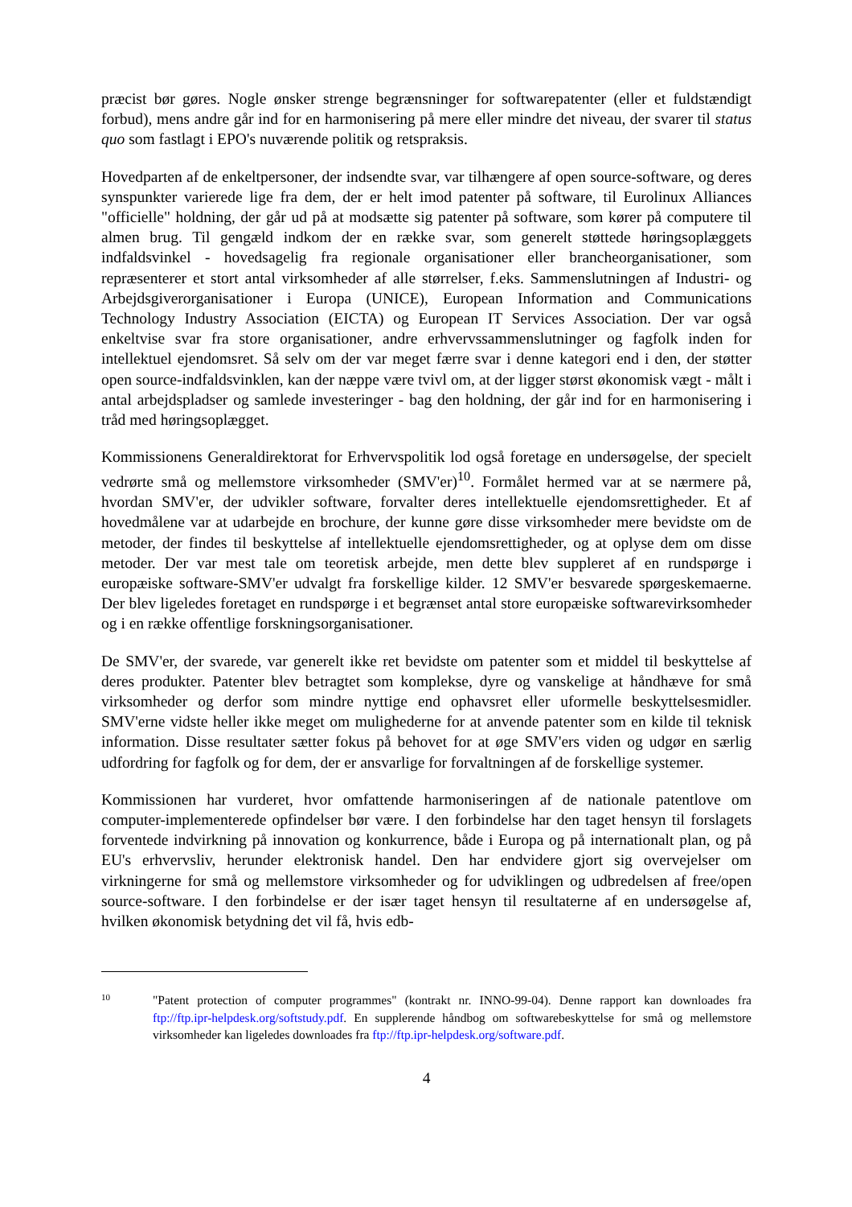præcist bør gøres. Nogle ønsker strenge begrænsninger for softwarepatenter (eller et fuldstændigt forbud), mens andre går ind for en harmonisering på mere eller mindre det niveau, der svarer til status quo som fastlagt i EPO's nuværende politik og retspraksis.
Hovedparten af de enkeltpersoner, der indsendte svar, var tilhængere af open source-software, og deres synspunkter varierede lige fra dem, der er helt imod patenter på software, til Eurolinux Alliances "officielle" holdning, der går ud på at modsætte sig patenter på software, som kører på computere til almen brug. Til gengæld indkom der en række svar, som generelt støttede høringsoplæggets indfaldsvinkel - hovedsagelig fra regionale organisationer eller brancheorganisationer, som repræsenterer et stort antal virksomheder af alle størrelser, f.eks. Sammenslutningen af Industri- og Arbejdsgiverorganisationer i Europa (UNICE), European Information and Communications Technology Industry Association (EICTA) og European IT Services Association. Der var også enkeltvise svar fra store organisationer, andre erhvervssammenslutninger og fagfolk inden for intellektuel ejendomsret. Så selv om der var meget færre svar i denne kategori end i den, der støtter open source-indfaldsvinklen, kan der næppe være tvivl om, at der ligger størst økonomisk vægt - målt i antal arbejdspladser og samlede investeringer - bag den holdning, der går ind for en harmonisering i tråd med høringsoplægget.
Kommissionens Generaldirektorat for Erhvervspolitik lod også foretage en undersøgelse, der specielt vedrørte små og mellemstore virksomheder (SMV'er)<sup>10</sup>. Formålet hermed var at se nærmere på, hvordan SMV'er, der udvikler software, forvalter deres intellektuelle ejendomsrettigheder. Et af hovedmålene var at udarbejde en brochure, der kunne gøre disse virksomheder mere bevidste om de metoder, der findes til beskyttelse af intellektuelle ejendomsrettigheder, og at oplyse dem om disse metoder. Der var mest tale om teoretisk arbejde, men dette blev suppleret af en rundspørge i europæiske software-SMV'er udvalgt fra forskellige kilder. 12 SMV'er besvarede spørgeskemaerne. Der blev ligeledes foretaget en rundspørge i et begrænset antal store europæiske softwarevirksomheder og i en række offentlige forskningsorganisationer.
De SMV'er, der svarede, var generelt ikke ret bevidste om patenter som et middel til beskyttelse af deres produkter. Patenter blev betragtet som komplekse, dyre og vanskelige at håndhæve for små virksomheder og derfor som mindre nyttige end ophavsret eller uformelle beskyttelsesmidler. SMV'erne vidste heller ikke meget om mulighederne for at anvende patenter som en kilde til teknisk information. Disse resultater sætter fokus på behovet for at øge SMV'ers viden og udgør en særlig udfordring for fagfolk og for dem, der er ansvarlige for forvaltningen af de forskellige systemer.
Kommissionen har vurderet, hvor omfattende harmoniseringen af de nationale patentlove om computer-implementerede opfindelser bør være. I den forbindelse har den taget hensyn til forslagets forventede indvirkning på innovation og konkurrence, både i Europa og på internationalt plan, og på EU's erhvervsliv, herunder elektronisk handel. Den har endvidere gjort sig overvejelser om virkningerne for små og mellemstore virksomheder og for udviklingen og udbredelsen af free/open source-software. I den forbindelse er der især taget hensyn til resultaterne af en undersøgelse af, hvilken økonomisk betydning det vil få, hvis edb-
10
"Patent protection of computer programmes" (kontrakt nr. INNO-99-04). Denne rapport kan downloades fra ftp://ftp.ipr-helpdesk.org/softstudy.pdf. En supplerende håndbog om softwarebeskyttelse for små og mellemstore virksomheder kan ligeledes downloades fra ftp://ftp.ipr-helpdesk.org/software.pdf.
4